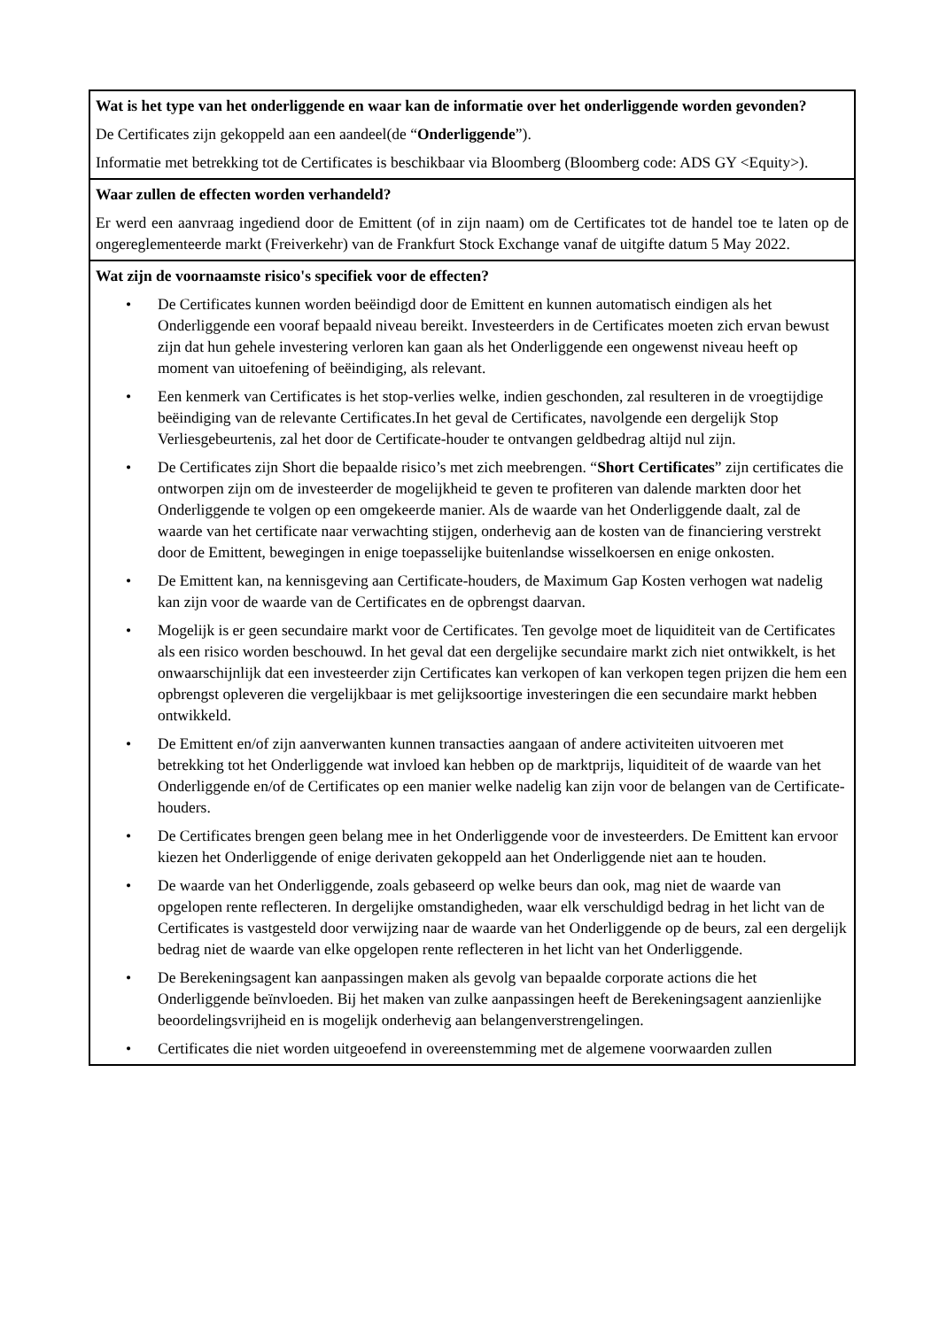| Wat is het type van het onderliggende en waar kan de informatie over het onderliggende worden gevonden? De Certificates zijn gekoppeld aan een aandeel(de “ Onderliggende ”). Informatie met betrekking tot de Certificates is beschikbaar via Bloomberg (Bloomberg code: ADS GY <Equity>). |
| Waar zullen de effecten worden verhandeld? Er werd een aanvraag ingediend door de Emittent (of in zijn naam) om de Certificates tot de handel toe te laten op de ongereglementeerde markt (Freiverkehr) van de Frankfurt Stock Exchange vanaf de uitgifte datum 5 May 2022. |
| Wat zijn de voornaamste risico's specifiek voor de effecten? • De Certificates kunnen worden beëindigd door de Emittent en kunnen automatisch eindigen als het Onderliggende een vooraf bepaald niveau bereikt. Investeerders in de Certificates moeten zich ervan bewust zijn dat hun gehele investering verloren kan gaan als het Onderliggende een ongewenst niveau heeft op moment van uitoefening of beëindiging, als relevant. • Een kenmerk van Certificates is het stop-verlies welke, indien geschonden, zal resulteren in de vroegtijdige beëindiging van de relevante Certificates.In het geval de Certificates, navolgende een dergelijk Stop Verliesgebeurtenis, zal het door de Certificate-houder te ontvangen geldbedrag altijd nul zijn. • De Certificates zijn Short die bepaalde risico’s met zich meebrengen. “ Short Certificates ” zijn certificates die ontworpen zijn om de investeerder de mogelijkheid te geven te profiteren van dalende markten door het Onderliggende te volgen op een omgekeerde manier. Als de waarde van het Onderliggende daalt, zal de waarde van het certificate naar verwachting stijgen, onderhevig aan de kosten van de financiering verstrekt door de Emittent, bewegingen in enige toepasselijke buitenlandse wisselkoersen en enige onkosten. • De Emittent kan, na kennisgeving aan Certificate-houders, de Maximum Gap Kosten verhogen wat nadelig kan zijn voor de waarde van de Certificates en de opbrengst daarvan. • Mogelijk is er geen secundaire markt voor de Certificates. Ten gevolge moet de liquiditeit van de Certificates als een risico worden beschouwd. In het geval dat een dergelijke secundaire markt zich niet ontwikkelt, is het onwaarschijnlijk dat een investeerder zijn Certificates kan verkopen of kan verkopen tegen prijzen die hem een opbrengst opleveren die vergelijkbaar is met gelijksoortige investeringen die een secundaire markt hebben ontwikkeld. • De Emittent en/of zijn aanverwanten kunnen transacties aangaan of andere activiteiten uitvoeren met betrekking tot het Onderliggende wat invloed kan hebben op de marktprijs, liquiditeit of de waarde van het Onderliggende en/of de Certificates op een manier welke nadelig kan zijn voor de belangen van de Certificate-houders. • De Certificates brengen geen belang mee in het Onderliggende voor de investeerders. De Emittent kan ervoor kiezen het Onderliggende of enige derivaten gekoppeld aan het Onderliggende niet aan te houden. • De waarde van het Onderliggende, zoals gebaseerd op welke beurs dan ook, mag niet de waarde van opgelopen rente reflecteren. In dergelijke omstandigheden, waar elk verschuldigd bedrag in het licht van de Certificates is vastgesteld door verwijzing naar de waarde van het Onderliggende op de beurs, zal een dergelijk bedrag niet de waarde van elke opgelopen rente reflecteren in het licht van het Onderliggende. • De Berekeningsagent kan aanpassingen maken als gevolg van bepaalde corporate actions die het Onderliggende beïnvloeden. Bij het maken van zulke aanpassingen heeft de Berekeningsagent aanzienlijke beoordelingsvrijheid en is mogelijk onderhevig aan belangenverstrengelingen. • Certificates die niet worden uitgeoefend in overeenstemming met de algemene voorwaarden zullen |